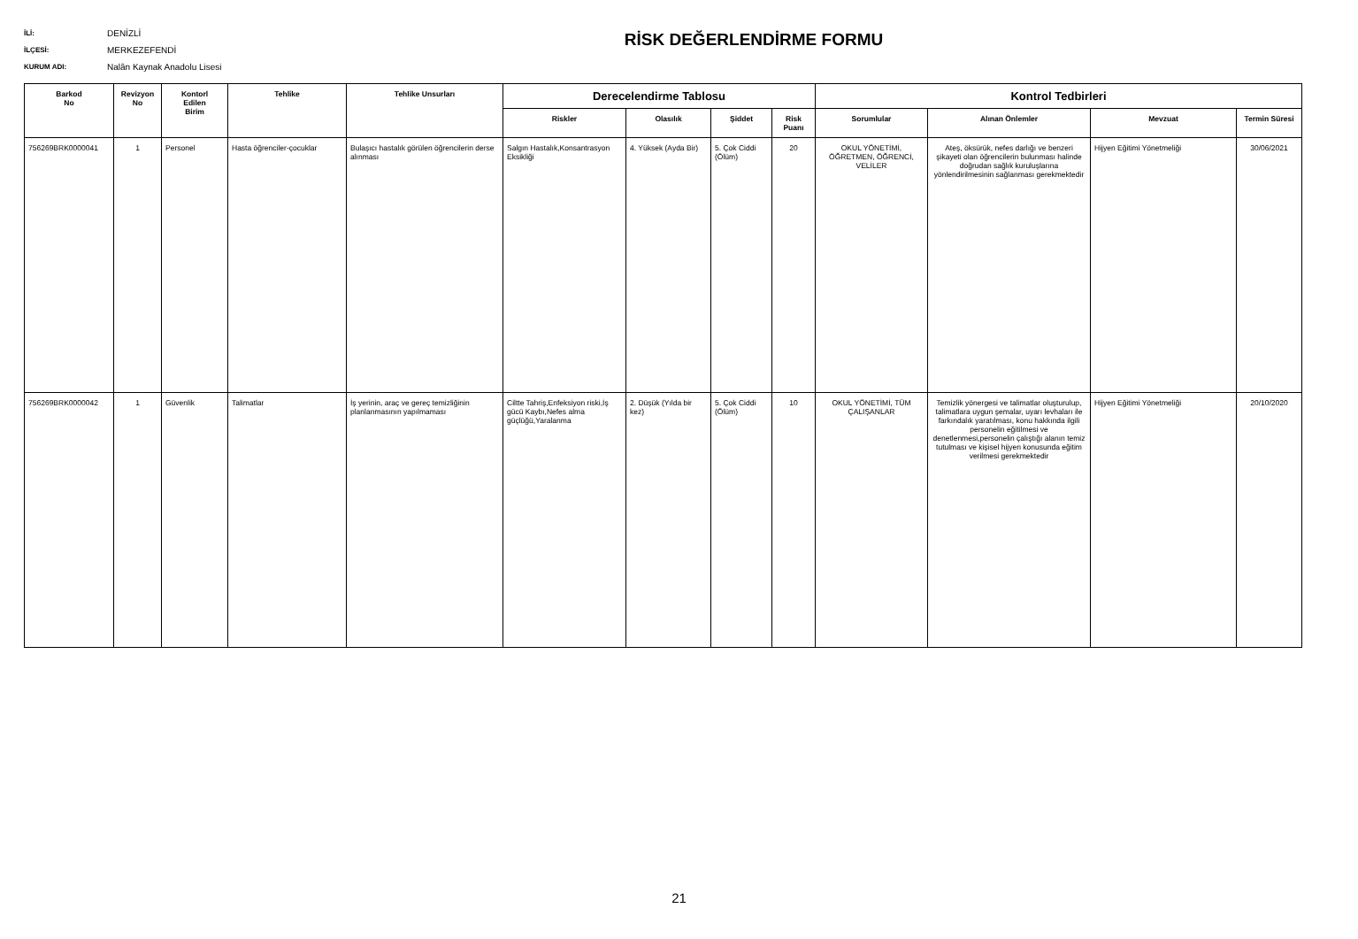RİSK DEĞERLENDİRME FORMU
İLİ: DENİZLİ
İLÇESİ: MERKEZEFENDİ
KURUM ADI: Nalân Kaynak Anadolu Lisesi
| Barkod No | Revizyon No | Kontorl Edilen Birim | Tehlike | Tehlike Unsurları | Derecelendirme Tablosu | | | | Kontrol Tedbirleri | | | |
| --- | --- | --- | --- | --- | --- | --- | --- | --- | --- | --- | --- | --- |
| | | | | | Riskler | Olasılık | Şiddet | Risk Puanı | Sorumlular | Alınan Önlemler | Mevzuat | Termin Süresi |
| 756269BRK0000041 | 1 | Personel | Hasta öğrenciler-çocuklar | Bulaşıcı hastalık görülen öğrencilerin derse alınması | Salgın Hastalık,Konsantrasyon Eksikliği | 4. Yüksek (Ayda Bir) | 5. Çok Ciddi (Ölüm) | 20 | OKUL YÖNETİMİ, ÖĞRETMEN, ÖĞRENCİ, VELİLER | Ateş, öksürük, nefes darlığı ve benzeri şikayeti olan öğrencilerin bulunması halinde doğrudan sağlık kuruluşlarına yönlendirilmesinin sağlanması gerekmektedir | Hijyen Eğitimi Yönetmeliği | 30/06/2021 |
| 756269BRK0000042 | 1 | Güvenlik | Talimatlar | İş yerinin, araç ve gereç temizliğinin planlanmasının yapılmaması | Ciltte Tahriş,Enfeksiyon riski,İş gücü Kaybı,Nefes alma güçlüğü,Yaralanma | 2. Düşük (Yılda bir kez) | 5. Çok Ciddi (Ölüm) | 10 | OKUL YÖNETİMİ, TÜM ÇALIŞANLAR | Temizlik yönergesi ve talimatlar oluşturulup, talimatlara uygun şemalar, uyarı levhaları ile farkındalık yaratılması, konu hakkında ilgili personelin eğitilmesi ve denetlenmesi,personelin çalıştığı alanın temiz tutulması ve kişisel hijyen konusunda eğitim verilmesi gerekmektedir | Hijyen Eğitimi Yönetmeliği | 20/10/2020 |
21